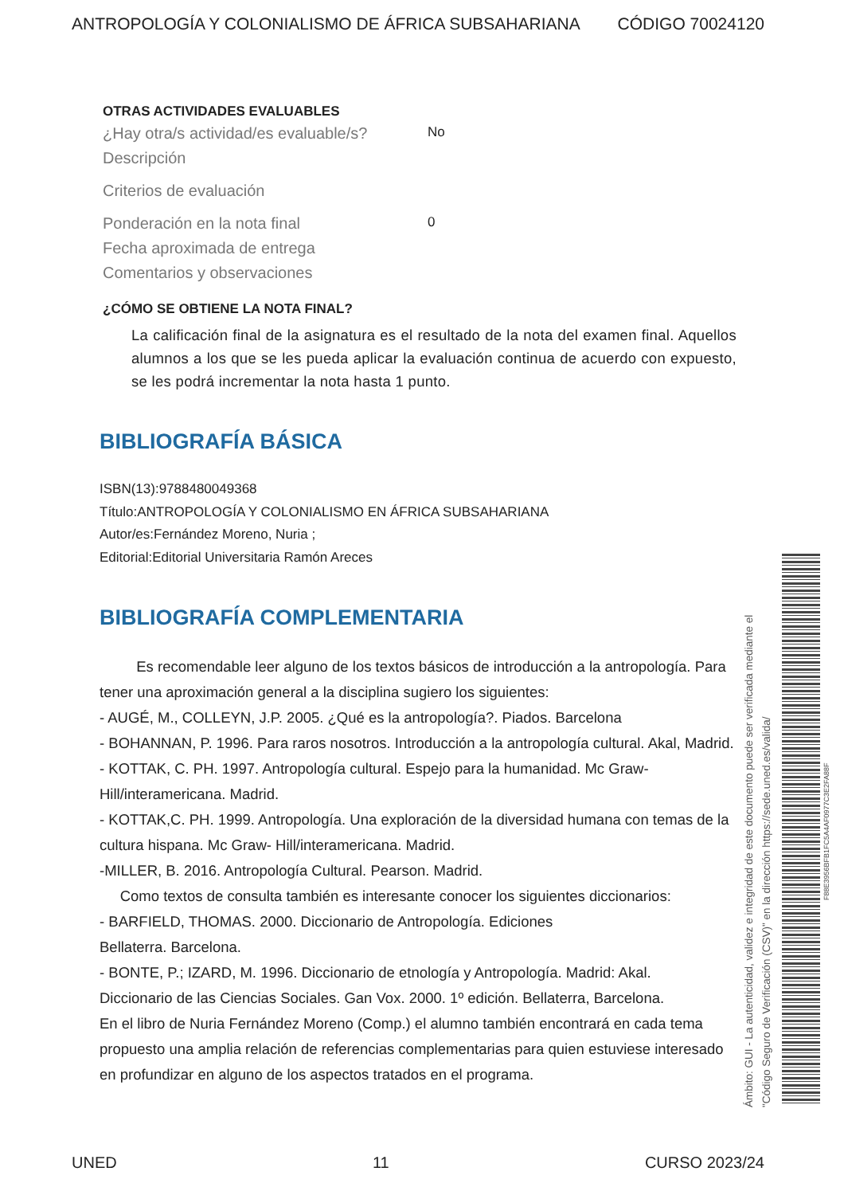ANTROPOLOGÍA Y COLONIALISMO DE ÁFRICA SUBSAHARIANA CÓDIGO 70024120
OTRAS ACTIVIDADES EVALUABLES
¿Hay otra/s actividad/es evaluable/s? No
Descripción
Criterios de evaluación
Ponderación en la nota final 0
Fecha aproximada de entrega
Comentarios y observaciones
¿CÓMO SE OBTIENE LA NOTA FINAL?
La calificación final de la asignatura es el resultado de la nota del examen final. Aquellos alumnos a los que se les pueda aplicar la evaluación continua de acuerdo con expuesto, se les podrá incrementar la nota hasta 1 punto.
BIBLIOGRAFÍA BÁSICA
ISBN(13):9788480049368
Título:ANTROPOLOGÍA Y COLONIALISMO EN ÁFRICA SUBSAHARIANA
Autor/es:Fernández Moreno, Nuria ;
Editorial:Editorial Universitaria Ramón Areces
BIBLIOGRAFÍA COMPLEMENTARIA
Es recomendable leer alguno de los textos básicos de introducción a la antropología. Para tener una aproximación general a la disciplina sugiero los siguientes:
- AUGÉ, M., COLLEYN, J.P. 2005. ¿Qué es la antropología?. Piados. Barcelona
- BOHANNAN, P. 1996. Para raros nosotros. Introducción a la antropología cultural. Akal, Madrid.
- KOTTAK, C. PH. 1997. Antropología cultural. Espejo para la humanidad. Mc Graw-Hill/interamericana. Madrid.
- KOTTAK,C. PH. 1999. Antropología. Una exploración de la diversidad humana con temas de la cultura hispana. Mc Graw- Hill/interamericana. Madrid.
-MILLER, B. 2016. Antropología Cultural. Pearson. Madrid.
Como textos de consulta también es interesante conocer los siguientes diccionarios:
- BARFIELD, THOMAS. 2000. Diccionario de Antropología. Ediciones
Bellaterra. Barcelona.
- BONTE, P.; IZARD, M. 1996. Diccionario de etnología y Antropología. Madrid: Akal.
Diccionario de las Ciencias Sociales. Gan Vox. 2000. 1º edición. Bellaterra, Barcelona.
En el libro de Nuria Fernández Moreno (Comp.) el alumno también encontrará en cada tema propuesto una amplia relación de referencias complementarias para quien estuviese interesado en profundizar en alguno de los aspectos tratados en el programa.
Ámbito: GUI - La autenticidad, validez e integridad de este documento puede ser verificada mediante el
"Código Seguro de Verificación (CSV)" en la dirección https://sede.uned.es/valida/
F88E3956BFB1FC5A4AF0977C3E2FA88F
UNED 11 CURSO 2023/24